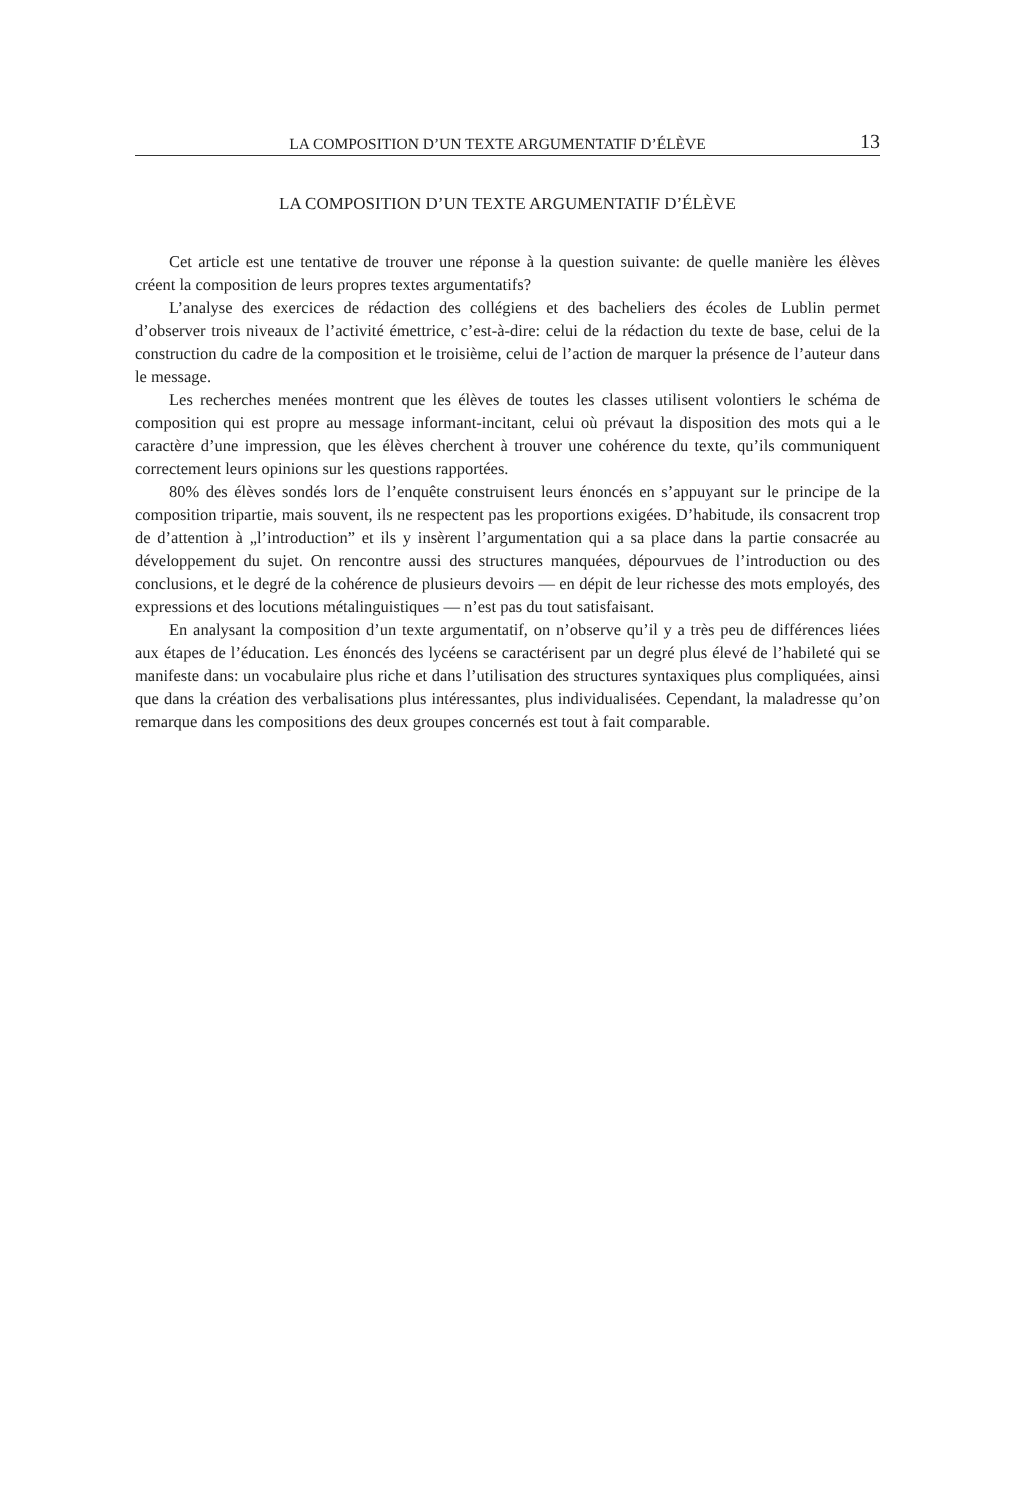LA COMPOSITION D’UN TEXTE ARGUMENTATIF D’ÉLÈVE 13
LA COMPOSITION D’UN TEXTE ARGUMENTATIF D’ÉLÈVE
Cet article est une tentative de trouver une réponse à la question suivante: de quelle manière les élèves créent la composition de leurs propres textes argumentatifs?
L’analyse des exercices de rédaction des collégiens et des bacheliers des écoles de Lublin permet d’observer trois niveaux de l’activité émettrice, c’est-à-dire: celui de la rédaction du texte de base, celui de la construction du cadre de la composition et le troisième, celui de l’action de marquer la présence de l’auteur dans le message.
Les recherches menées montrent que les élèves de toutes les classes utilisent volontiers le schéma de composition qui est propre au message informant-incitant, celui où prévaut la disposition des mots qui a le caractère d’une impression, que les élèves cherchent à trouver une cohérence du texte, qu’ils communiquent correctement leurs opinions sur les questions rapportées.
80% des élèves sondés lors de l’enquête construisent leurs énoncés en s’appuyant sur le principe de la composition tripartie, mais souvent, ils ne respectent pas les proportions exigées. D’habitude, ils consacrent trop de d’attention à „l’introduction” et ils y insèrent l’argumentation qui a sa place dans la partie consacrée au développement du sujet. On rencontre aussi des structures manquées, dépourvues de l’introduction ou des conclusions, et le degré de la cohérence de plusieurs devoirs — en dépit de leur richesse des mots employés, des expressions et des locutions métalinguistiques — n’est pas du tout satisfaisant.
En analysant la composition d’un texte argumentatif, on n’observe qu’il y a très peu de différences liées aux étapes de l’éducation. Les énoncés des lycéens se caractérisent par un degré plus élevé de l’habileté qui se manifeste dans: un vocabulaire plus riche et dans l’utilisation des structures syntaxiques plus compliquées, ainsi que dans la création des verbalisations plus intéressantes, plus individualisées. Cependant, la maladresse qu’on remarque dans les compositions des deux groupes concernés est tout à fait comparable.